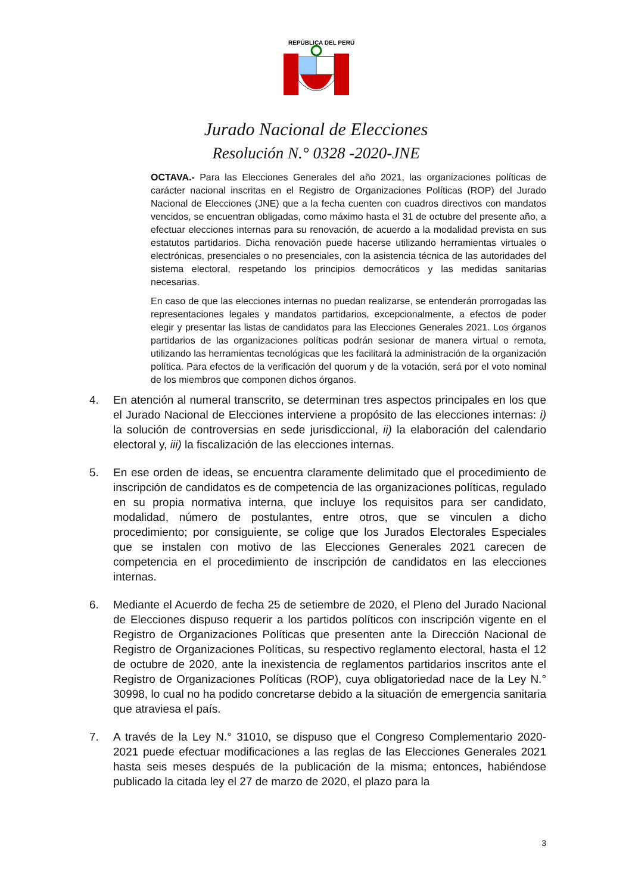REPÚBLICA DEL PERÚ
Jurado Nacional de Elecciones
Resolución N.° 0328 -2020-JNE
OCTAVA.- Para las Elecciones Generales del año 2021, las organizaciones políticas de carácter nacional inscritas en el Registro de Organizaciones Políticas (ROP) del Jurado Nacional de Elecciones (JNE) que a la fecha cuenten con cuadros directivos con mandatos vencidos, se encuentran obligadas, como máximo hasta el 31 de octubre del presente año, a efectuar elecciones internas para su renovación, de acuerdo a la modalidad prevista en sus estatutos partidarios. Dicha renovación puede hacerse utilizando herramientas virtuales o electrónicas, presenciales o no presenciales, con la asistencia técnica de las autoridades del sistema electoral, respetando los principios democráticos y las medidas sanitarias necesarias.
En caso de que las elecciones internas no puedan realizarse, se entenderán prorrogadas las representaciones legales y mandatos partidarios, excepcionalmente, a efectos de poder elegir y presentar las listas de candidatos para las Elecciones Generales 2021. Los órganos partidarios de las organizaciones políticas podrán sesionar de manera virtual o remota, utilizando las herramientas tecnológicas que les facilitará la administración de la organización política. Para efectos de la verificación del quorum y de la votación, será por el voto nominal de los miembros que componen dichos órganos.
4. En atención al numeral transcrito, se determinan tres aspectos principales en los que el Jurado Nacional de Elecciones interviene a propósito de las elecciones internas: i) la solución de controversias en sede jurisdiccional, ii) la elaboración del calendario electoral y, iii) la fiscalización de las elecciones internas.
5. En ese orden de ideas, se encuentra claramente delimitado que el procedimiento de inscripción de candidatos es de competencia de las organizaciones políticas, regulado en su propia normativa interna, que incluye los requisitos para ser candidato, modalidad, número de postulantes, entre otros, que se vinculen a dicho procedimiento; por consiguiente, se colige que los Jurados Electorales Especiales que se instalen con motivo de las Elecciones Generales 2021 carecen de competencia en el procedimiento de inscripción de candidatos en las elecciones internas.
6. Mediante el Acuerdo de fecha 25 de setiembre de 2020, el Pleno del Jurado Nacional de Elecciones dispuso requerir a los partidos políticos con inscripción vigente en el Registro de Organizaciones Políticas que presenten ante la Dirección Nacional de Registro de Organizaciones Políticas, su respectivo reglamento electoral, hasta el 12 de octubre de 2020, ante la inexistencia de reglamentos partidarios inscritos ante el Registro de Organizaciones Políticas (ROP), cuya obligatoriedad nace de la Ley N.° 30998, lo cual no ha podido concretarse debido a la situación de emergencia sanitaria que atraviesa el país.
7. A través de la Ley N.° 31010, se dispuso que el Congreso Complementario 2020-2021 puede efectuar modificaciones a las reglas de las Elecciones Generales 2021 hasta seis meses después de la publicación de la misma; entonces, habiéndose publicado la citada ley el 27 de marzo de 2020, el plazo para la
3